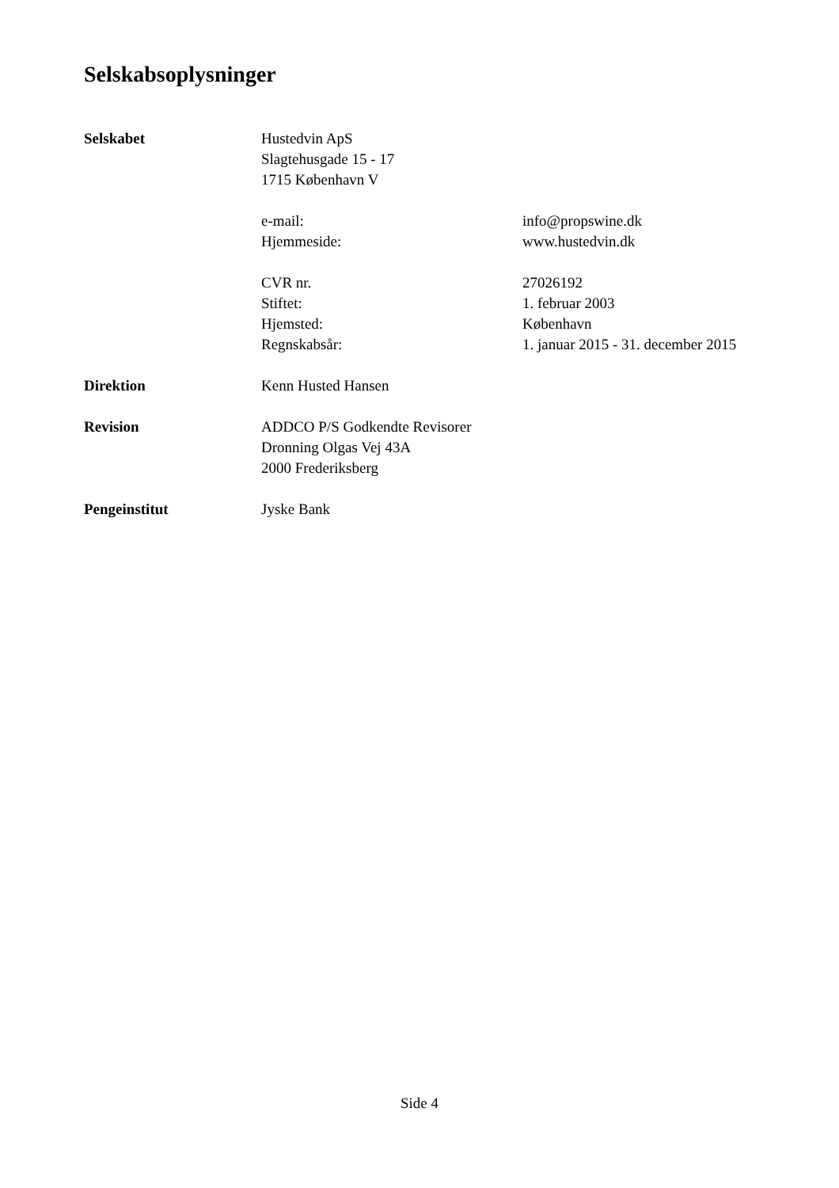Selskabsoplysninger
Selskabet Hustedvin ApS
Slagtehusgade 15 - 17
1715 København V
e-mail: info@propswine.dk
Hjemmeside: www.hustedvin.dk
CVR nr. 27026192
Stiftet: 1. februar 2003
Hjemsted: København
Regnskabsår: 1. januar 2015 - 31. december 2015
Direktion Kenn Husted Hansen
Revision ADDCO P/S Godkendte Revisorer
Dronning Olgas Vej 43A
2000 Frederiksberg
Pengeinstitut Jyske Bank
Side 4